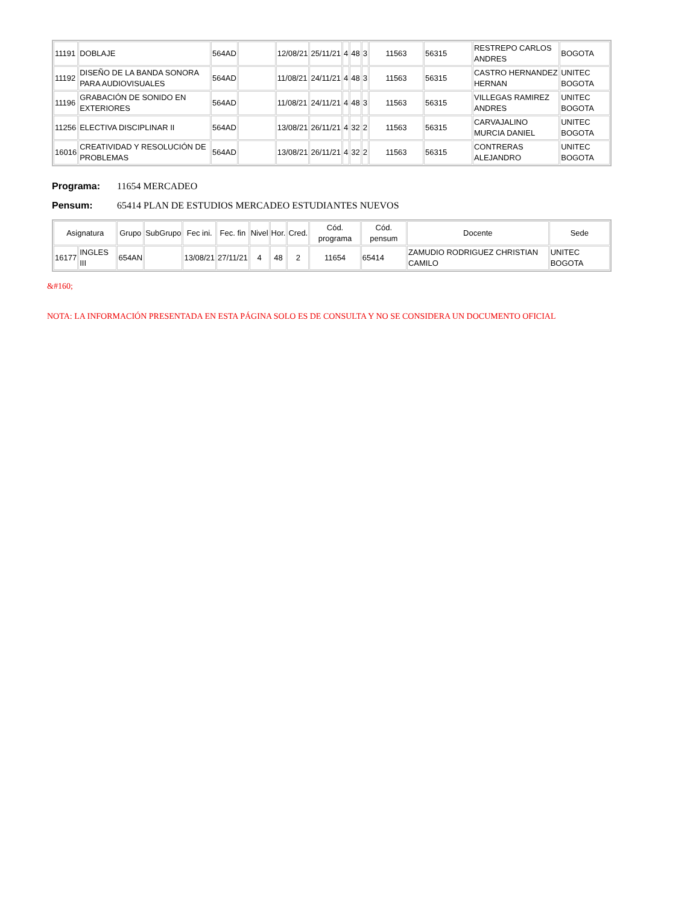| 11191 | DOBLAJE | 564AD | | 12/08/21 | 25/11/21 | 4 | 48 | 3 | 11563 | 56315 | RESTREPO CARLOS ANDRES | BOGOTA |
| 11192 | DISEÑO DE LA BANDA SONORA PARA AUDIOVISUALES | 564AD | | 11/08/21 | 24/11/21 | 4 | 48 | 3 | 11563 | 56315 | CASTRO HERNANDEZ HERNAN | UNITEC BOGOTA |
| 11196 | GRABACIÓN DE SONIDO EN EXTERIORES | 564AD | | 11/08/21 | 24/11/21 | 4 | 48 | 3 | 11563 | 56315 | VILLEGAS RAMIREZ ANDRES | UNITEC BOGOTA |
| 11256 | ELECTIVA DISCIPLINAR II | 564AD | | 13/08/21 | 26/11/21 | 4 | 32 | 2 | 11563 | 56315 | CARVAJALINO MURCIA DANIEL | UNITEC BOGOTA |
| 16016 | CREATIVIDAD Y RESOLUCIÓN DE PROBLEMAS | 564AD | | 13/08/21 | 26/11/21 | 4 | 32 | 2 | 11563 | 56315 | CONTRERAS ALEJANDRO | UNITEC BOGOTA |
Programa: 11654 MERCADEO
Pensum: 65414 PLAN DE ESTUDIOS MERCADEO ESTUDIANTES NUEVOS
| Asignatura | | Grupo | SubGrupo | Fec ini. | Fec. fin | Nivel | Hor. | Cred. | Cód. programa | Cód. pensum | Docente | Sede |
| --- | --- | --- | --- | --- | --- | --- | --- | --- | --- | --- | --- | --- |
| 16177 | INGLES III | 654AN | | 13/08/21 | 27/11/21 | 4 | 48 | 2 | 11654 | 65414 | ZAMUDIO RODRIGUEZ CHRISTIAN CAMILO | UNITEC BOGOTA |
&#160;
NOTA: LA INFORMACIÓN PRESENTADA EN ESTA PÁGINA SOLO ES DE CONSULTA Y NO SE CONSIDERA UN DOCUMENTO OFICIAL